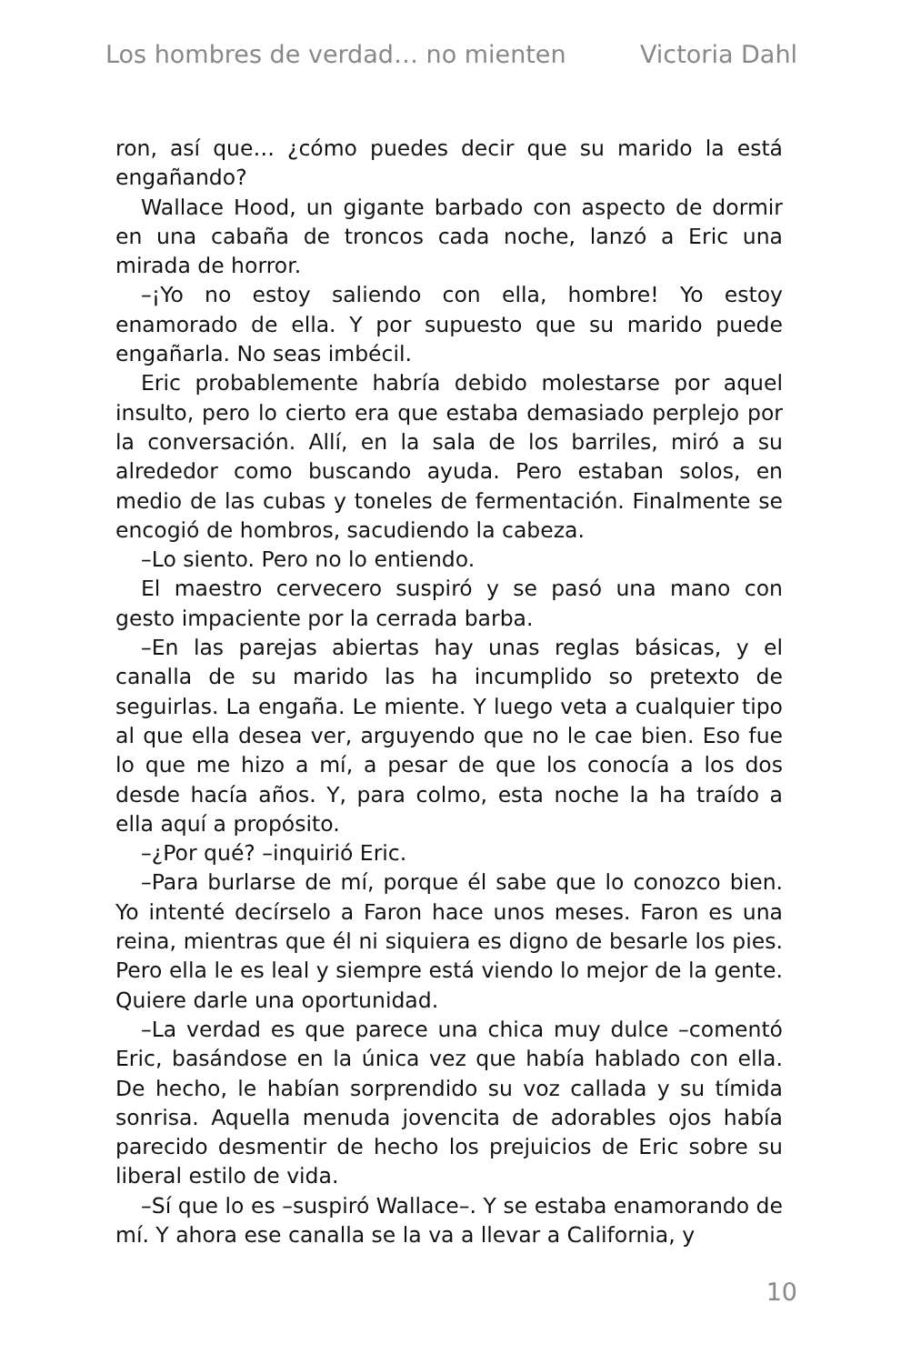Los hombres de verdad… no mienten Victoria Dahl
ron, así que… ¿cómo puedes decir que su marido la está engañando?
Wallace Hood, un gigante barbado con aspecto de dormir en una cabaña de troncos cada noche, lanzó a Eric una mirada de horror.
–¡Yo no estoy saliendo con ella, hombre! Yo estoy enamorado de ella. Y por supuesto que su marido puede engañarla. No seas imbécil.
Eric probablemente habría debido molestarse por aquel insulto, pero lo cierto era que estaba demasiado perplejo por la conversación. Allí, en la sala de los barriles, miró a su alrededor como buscando ayuda. Pero estaban solos, en medio de las cubas y toneles de fermentación. Finalmente se encogió de hombros, sacudiendo la cabeza.
–Lo siento. Pero no lo entiendo.
El maestro cervecero suspiró y se pasó una mano con gesto impaciente por la cerrada barba.
–En las parejas abiertas hay unas reglas básicas, y el canalla de su marido las ha incumplido so pretexto de seguirlas. La engaña. Le miente. Y luego veta a cualquier tipo al que ella desea ver, arguyendo que no le cae bien. Eso fue lo que me hizo a mí, a pesar de que los conocía a los dos desde hacía años. Y, para colmo, esta noche la ha traído a ella aquí a propósito.
–¿Por qué? –inquirió Eric.
–Para burlarse de mí, porque él sabe que lo conozco bien. Yo intenté decírselo a Faron hace unos meses. Faron es una reina, mientras que él ni siquiera es digno de besarle los pies. Pero ella le es leal y siempre está viendo lo mejor de la gente. Quiere darle una oportunidad.
–La verdad es que parece una chica muy dulce –comentó Eric, basándose en la única vez que había hablado con ella. De hecho, le habían sorprendido su voz callada y su tímida sonrisa. Aquella menuda jovencita de adorables ojos había parecido desmentir de hecho los prejuicios de Eric sobre su liberal estilo de vida.
–Sí que lo es –suspiró Wallace–. Y se estaba enamorando de mí. Y ahora ese canalla se la va a llevar a California, y
10